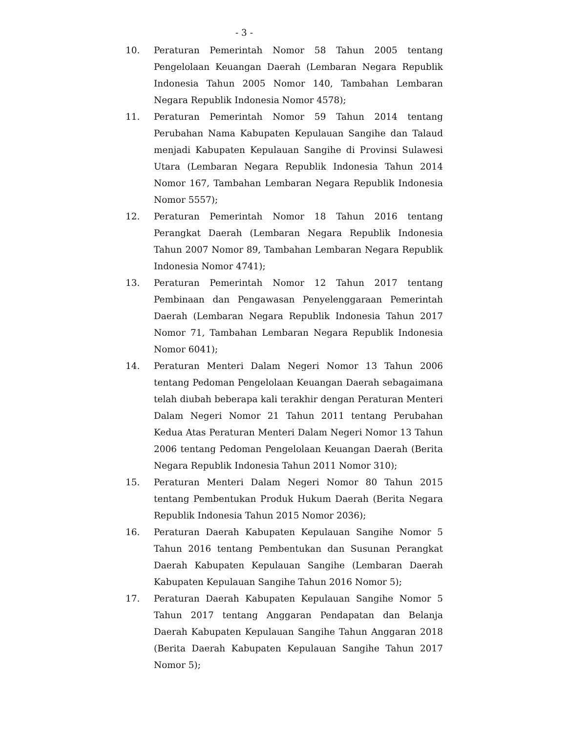- 3 -
10. Peraturan Pemerintah Nomor 58 Tahun 2005 tentang Pengelolaan Keuangan Daerah (Lembaran Negara Republik Indonesia Tahun 2005 Nomor 140, Tambahan Lembaran Negara Republik Indonesia Nomor 4578);
11. Peraturan Pemerintah Nomor 59 Tahun 2014 tentang Perubahan Nama Kabupaten Kepulauan Sangihe dan Talaud menjadi Kabupaten Kepulauan Sangihe di Provinsi Sulawesi Utara (Lembaran Negara Republik Indonesia Tahun 2014 Nomor 167, Tambahan Lembaran Negara Republik Indonesia Nomor 5557);
12. Peraturan Pemerintah Nomor 18 Tahun 2016 tentang Perangkat Daerah (Lembaran Negara Republik Indonesia Tahun 2007 Nomor 89, Tambahan Lembaran Negara Republik Indonesia Nomor 4741);
13. Peraturan Pemerintah Nomor 12 Tahun 2017 tentang Pembinaan dan Pengawasan Penyelenggaraan Pemerintah Daerah (Lembaran Negara Republik Indonesia Tahun 2017 Nomor 71, Tambahan Lembaran Negara Republik Indonesia Nomor 6041);
14. Peraturan Menteri Dalam Negeri Nomor 13 Tahun 2006 tentang Pedoman Pengelolaan Keuangan Daerah sebagaimana telah diubah beberapa kali terakhir dengan Peraturan Menteri Dalam Negeri Nomor 21 Tahun 2011 tentang Perubahan Kedua Atas Peraturan Menteri Dalam Negeri Nomor 13 Tahun 2006 tentang Pedoman Pengelolaan Keuangan Daerah (Berita Negara Republik Indonesia Tahun 2011 Nomor 310);
15. Peraturan Menteri Dalam Negeri Nomor 80 Tahun 2015 tentang Pembentukan Produk Hukum Daerah (Berita Negara Republik Indonesia Tahun 2015 Nomor 2036);
16. Peraturan Daerah Kabupaten Kepulauan Sangihe Nomor 5 Tahun 2016 tentang Pembentukan dan Susunan Perangkat Daerah Kabupaten Kepulauan Sangihe (Lembaran Daerah Kabupaten Kepulauan Sangihe Tahun 2016 Nomor 5);
17. Peraturan Daerah Kabupaten Kepulauan Sangihe Nomor 5 Tahun 2017 tentang Anggaran Pendapatan dan Belanja Daerah Kabupaten Kepulauan Sangihe Tahun Anggaran 2018 (Berita Daerah Kabupaten Kepulauan Sangihe Tahun 2017 Nomor 5);